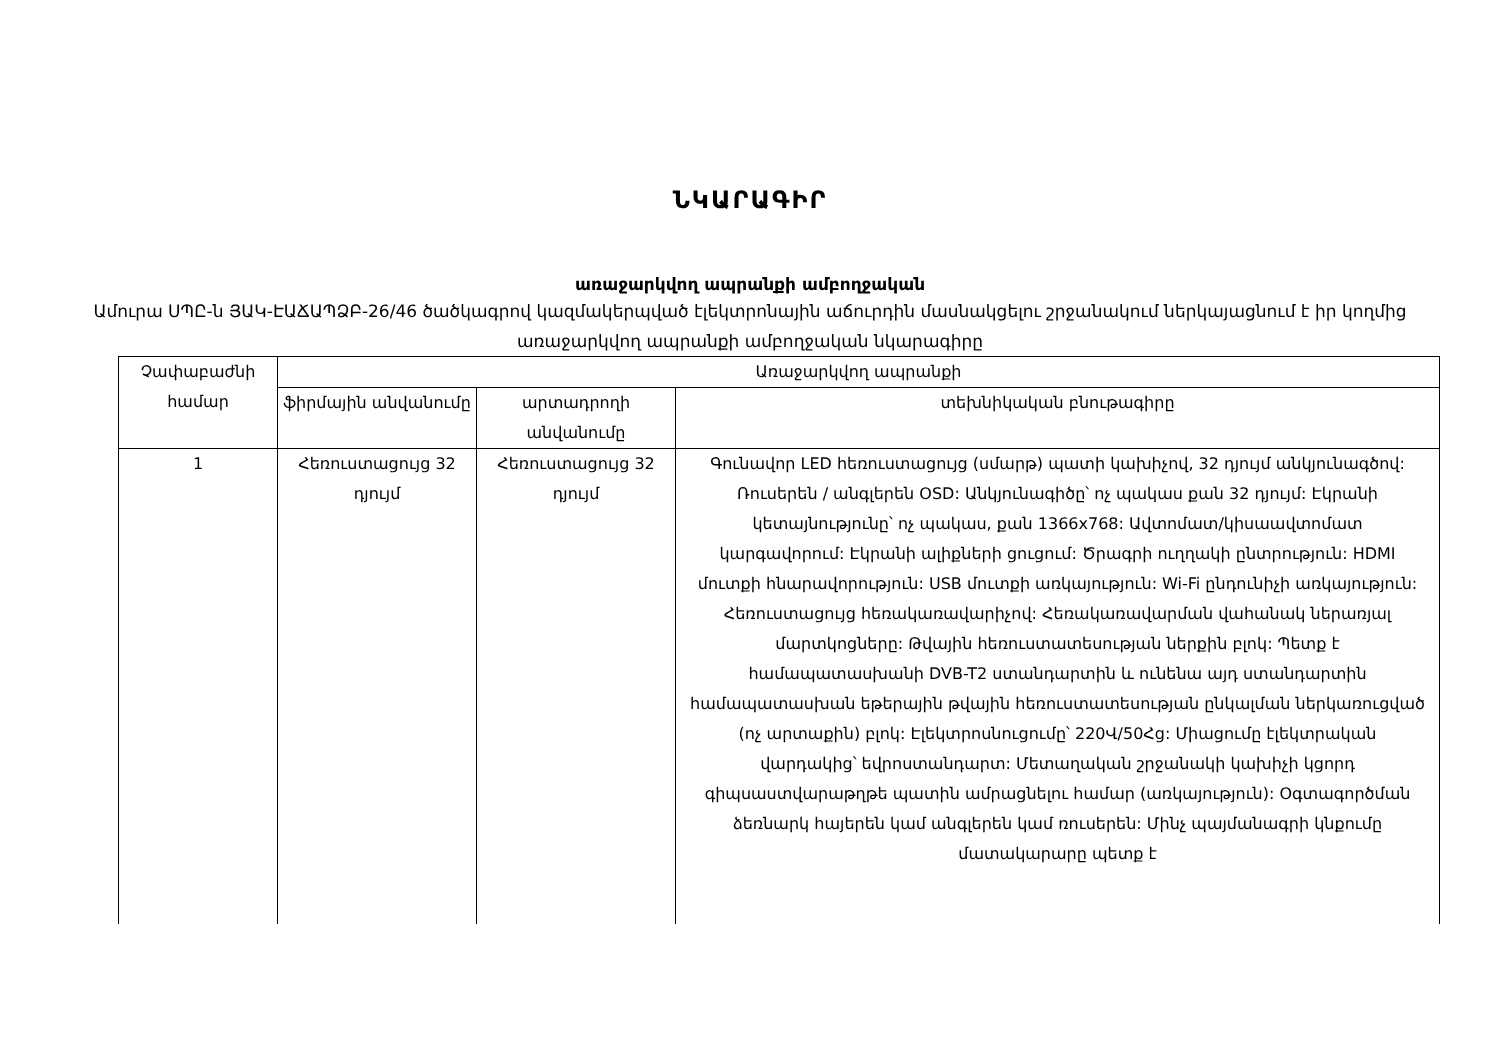ՆԿԱՐԱԳԻՐ
առաջարկվող ապրանքի ամբողջական
Ամուրա ՍՊԸ-ն ՅԱԿ-ԷԱՃԱՊՁԲ-26/46 ծածկագրով կազմակերպված էլեկտրոնային աճուրդին մասնակցելու շրջանակում ներկայացնում է իր կողմից առաջարկվող ապրանքի ամբողջական նկարագիրը
| Չափաբաժնի համար | Առաջարկվող ապրանքի | | |
| --- | --- | --- | --- |
| | ֆիրմային անվանումը | արտադրողի անվանումը | տեխնիկական բնութագիրը |
| 1 | Հեռուստացույց 32 դյույմ | Հեռուստացույց 32 դյույմ | Գունավոր LED հեռուստացույց (սմարթ) պատի կախիչով, 32 դյույմ անկյունագծով: Ռուսերեն / անգլերեն OSD: Անկյունագիծը՝ ոչ պակաս քան 32 դյույմ: Էկրանի կետայնությունը՝ ոչ պակաս, քան 1366x768: Ավտոմատ/կիսաավտոմատ կարգավորում: Էկրանի ալիքների ցուցում: Ծրագրի ուղղակի ընտրություն: HDMI մուտքի հնարավորություն: USB մուտքի առկայություն: Wi-Fi ընդունիչի առկայություն: Հեռուստացույց հեռակառավարիչով: Հեռակառավարման վահանակ ներառյալ մարտկոցները: Թվային հեռուստատեսության ներքին բլոկ: Պետք է համապատասխանի DVB-T2 ստանդարտին և ունենա այդ ստանդարտին համապատասխան եթերային թվային հեռուստատեսության ընկալման ներկառուցված (ոչ արտաքին) բլոկ: Էլեկտրոսնուցումը՝ 220Վ/50Հց: Միացումը էլեկտրական վարդակից՝ եվրոստանդարտ: Մետաղական շրջանակի կախիչի կցորդ գիպսաստվարաթղթե պատին ամրացնելու համար (առկայություն): Օգտագործման ձեռնարկ հայերեն կամ անգլերեն կամ ռուսերեն: Մինչ պայմանագրի կնքումը մատակարարը պետք է |